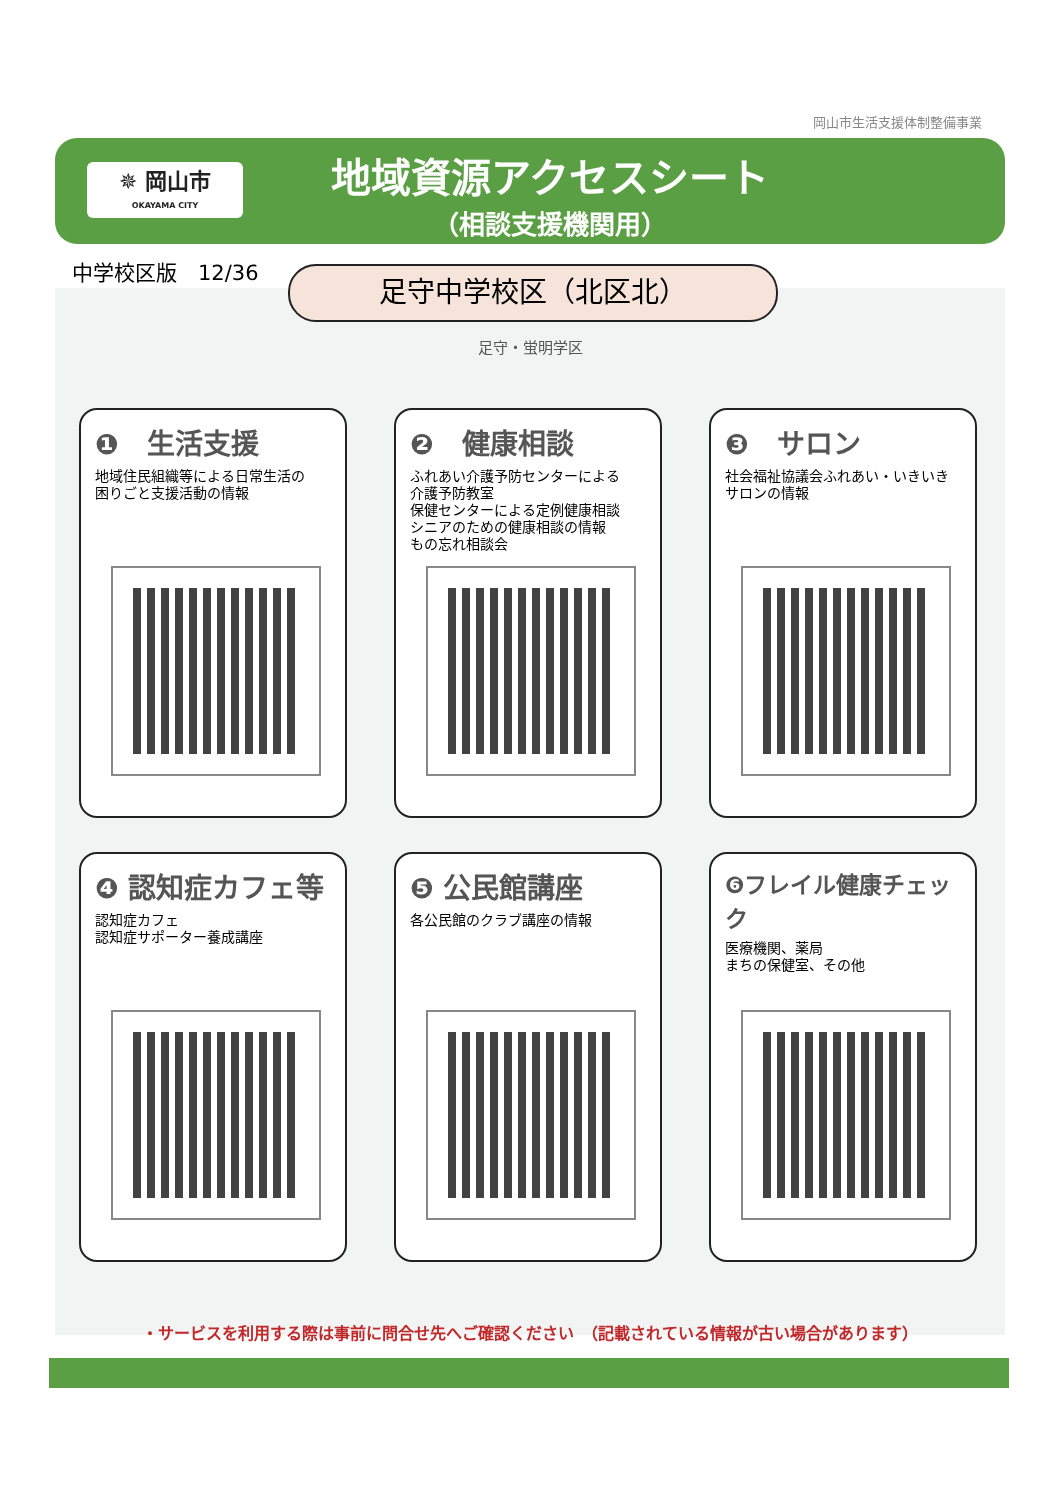岡山市生活支援体制整備事業
✵ 岡山市
OKAYAMA CITY
地域資源アクセスシート
（相談支援機関用）
中学校区版　12/36 足守中学校区（北区北）
足守・蛍明学区
❶　生活支援
地域住民組織等による日常生活の
困りごと支援活動の情報
❷　健康相談
ふれあい介護予防センターによる
介護予防教室
保健センターによる定例健康相談
シニアのための健康相談の情報
もの忘れ相談会
❸　サロン
社会福祉協議会ふれあい・いきいき
サロンの情報
❹ 認知症カフェ等
認知症カフェ
認知症サポーター養成講座
❺ 公民館講座
各公民館のクラブ講座の情報
❻フレイル健康チェック
医療機関、薬局
まちの保健室、その他
・サービスを利用する際は事前に問合せ先へご確認ください　（記載されている情報が古い場合があります）